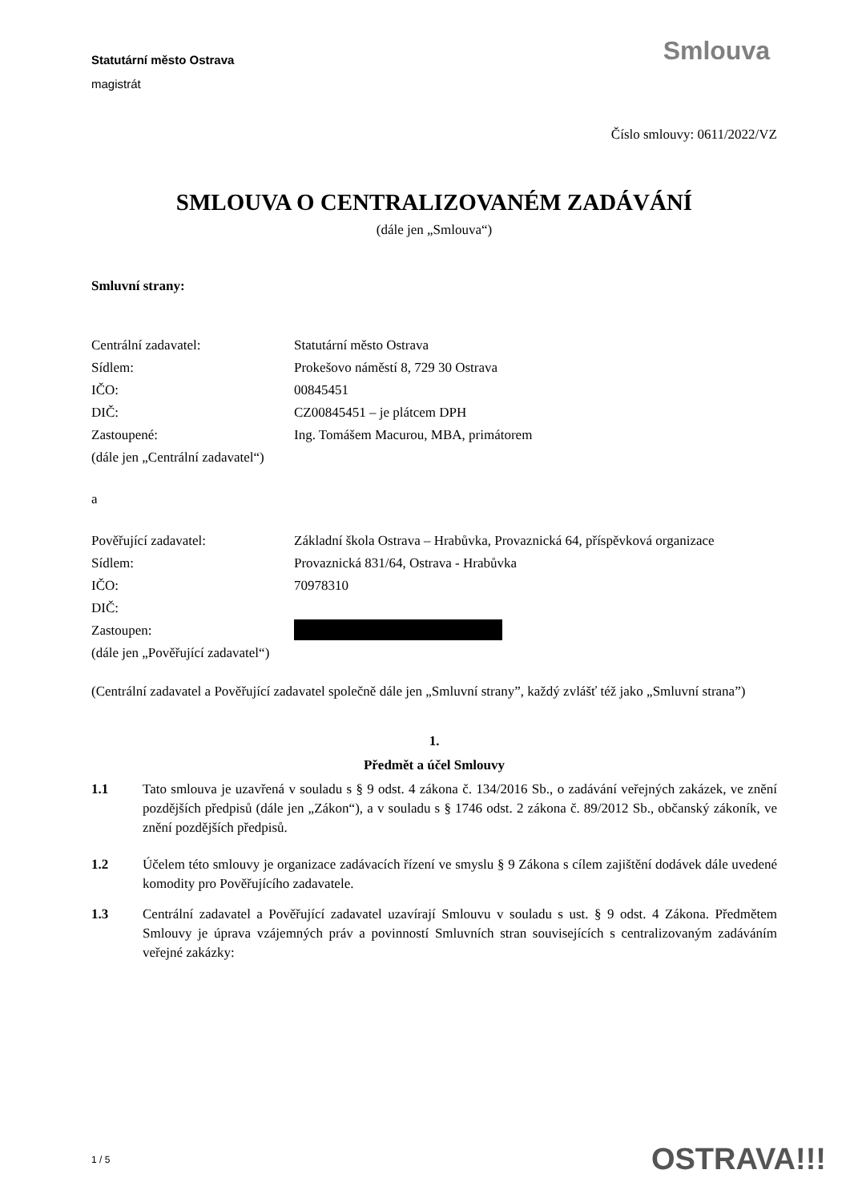Statutární město Ostrava
magistrát
Smlouva
Číslo smlouvy: 0611/2022/VZ
SMLOUVA O CENTRALIZOVANÉM ZADÁVÁNÍ
(dále jen „Smlouva“)
Smluvní strany:
Centrální zadavatel: Statutární město Ostrava
Sídlem: Prokešovo náměstí 8, 729 30 Ostrava
IČO: 00845451
DIČ: CZ00845451 – je plátcem DPH
Zastoupené: Ing. Tomášem Macurou, MBA, primátorem
(dále jen „Centrální zadavatel“)
a
Pověřující zadavatel: Základní škola Ostrava – Hrabůvka, Provaznická 64, příspěvková organizace
Sídlem: Provaznická 831/64, Ostrava - Hrabůvka
IČO: 70978310
DIČ:
Zastoupen:
(dále jen „Pověřující zadavatel“)
(Centrální zadavatel a Pověřující zadavatel společně dále jen „Smluvní strany”, každý zvlášť též jako „Smluvní strana”)
1.
Předmět a účel Smlouvy
1.1 Tato smlouva je uzavřená v souladu s § 9 odst. 4 zákona č. 134/2016 Sb., o zadávání veřejných zakázek, ve znění pozdějších předpisů (dále jen „Zákon“), a v souladu s § 1746 odst. 2 zákona č. 89/2012 Sb., občanský zákoník, ve znění pozdějších předpisů.
1.2 Účelem této smlouvy je organizace zadávacích řízení ve smyslu § 9 Zákona s cílem zajištění dodávek dále uvedené komodity pro Pověřujícího zadavatele.
1.3 Centrální zadavatel a Pověřující zadavatel uzavírají Smlouvu v souladu s ust. § 9 odst. 4 Zákona. Předmětem Smlouvy je úprava vzájemných práv a povinností Smluvních stran souvisejících s centralizovaným zadáváním veřejné zakázky:
1 / 5 OSTRAVA!!!